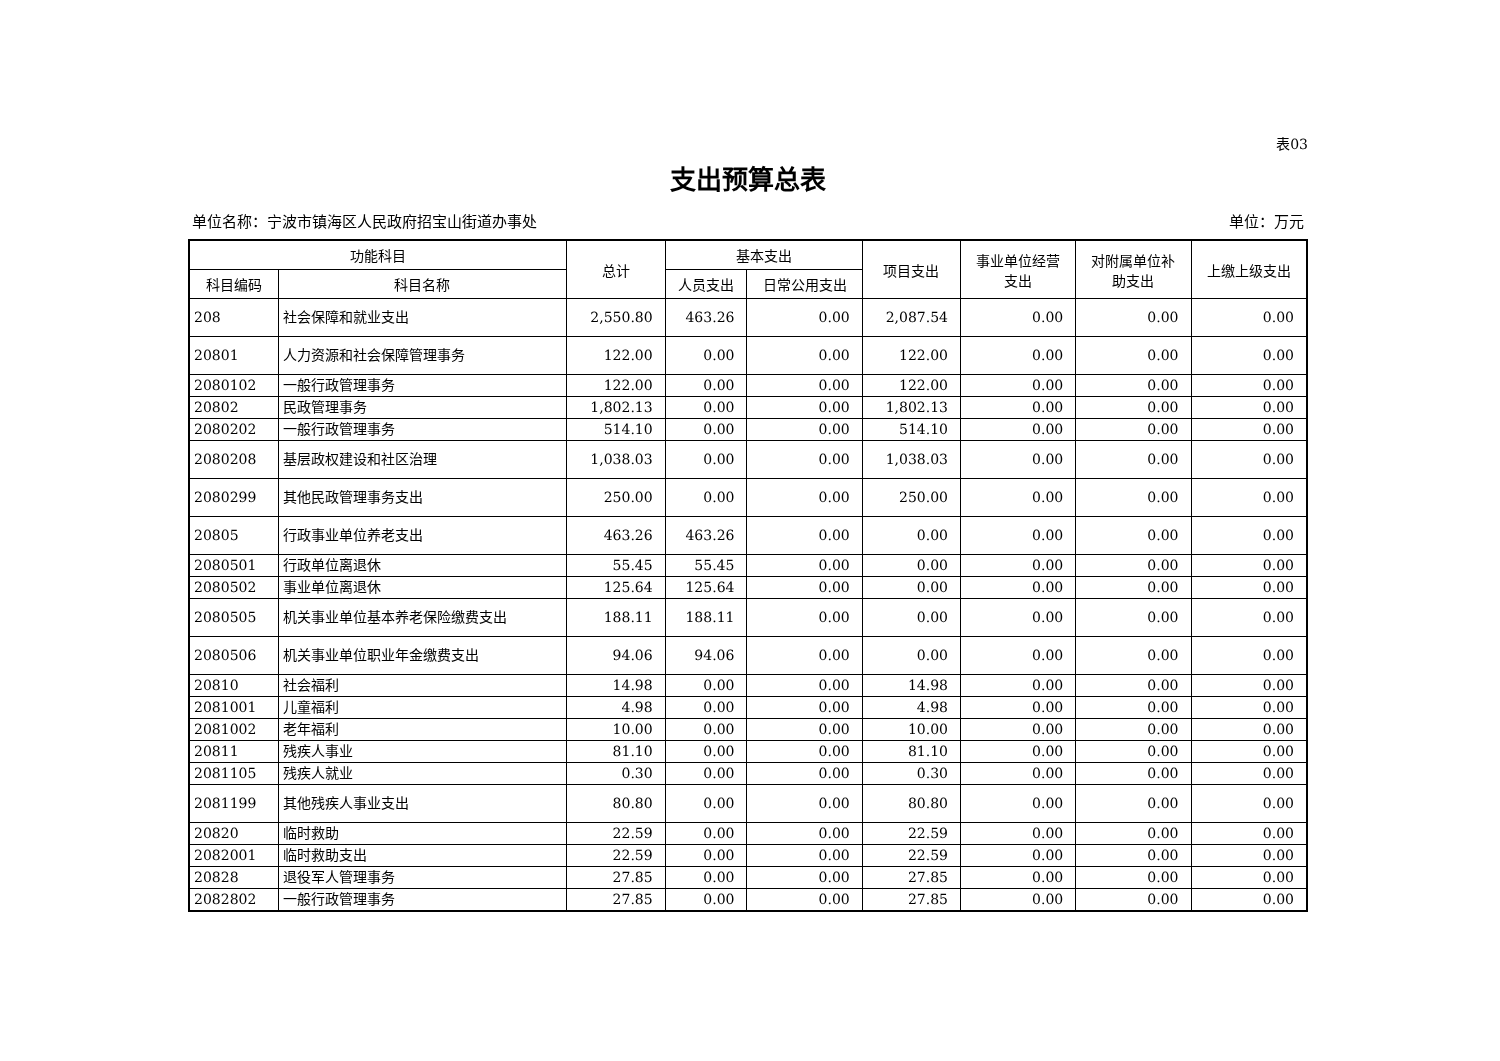表03
支出预算总表
单位名称：宁波市镇海区人民政府招宝山街道办事处 单位：万元
| 功能科目 | | 总计 | 基本支出 | | 项目支出 | 事业单位经营 支出 | 对附属单位补 助支出 | 上缴上级支出 |
| --- | --- | --- | --- | --- | --- | --- | --- | --- |
| 科目编码 | 科目名称 | | 人员支出 | 日常公用支出 | | | | |
| 208 | 社会保障和就业支出 | 2,550.80 | 463.26 | 0.00 | 2,087.54 | 0.00 | 0.00 | 0.00 |
| 20801 | 人力资源和社会保障管理事务 | 122.00 | 0.00 | 0.00 | 122.00 | 0.00 | 0.00 | 0.00 |
| 2080102 | 一般行政管理事务 | 122.00 | 0.00 | 0.00 | 122.00 | 0.00 | 0.00 | 0.00 |
| 20802 | 民政管理事务 | 1,802.13 | 0.00 | 0.00 | 1,802.13 | 0.00 | 0.00 | 0.00 |
| 2080202 | 一般行政管理事务 | 514.10 | 0.00 | 0.00 | 514.10 | 0.00 | 0.00 | 0.00 |
| 2080208 | 基层政权建设和社区治理 | 1,038.03 | 0.00 | 0.00 | 1,038.03 | 0.00 | 0.00 | 0.00 |
| 2080299 | 其他民政管理事务支出 | 250.00 | 0.00 | 0.00 | 250.00 | 0.00 | 0.00 | 0.00 |
| 20805 | 行政事业单位养老支出 | 463.26 | 463.26 | 0.00 | 0.00 | 0.00 | 0.00 | 0.00 |
| 2080501 | 行政单位离退休 | 55.45 | 55.45 | 0.00 | 0.00 | 0.00 | 0.00 | 0.00 |
| 2080502 | 事业单位离退休 | 125.64 | 125.64 | 0.00 | 0.00 | 0.00 | 0.00 | 0.00 |
| 2080505 | 机关事业单位基本养老保险缴费支出 | 188.11 | 188.11 | 0.00 | 0.00 | 0.00 | 0.00 | 0.00 |
| 2080506 | 机关事业单位职业年金缴费支出 | 94.06 | 94.06 | 0.00 | 0.00 | 0.00 | 0.00 | 0.00 |
| 20810 | 社会福利 | 14.98 | 0.00 | 0.00 | 14.98 | 0.00 | 0.00 | 0.00 |
| 2081001 | 儿童福利 | 4.98 | 0.00 | 0.00 | 4.98 | 0.00 | 0.00 | 0.00 |
| 2081002 | 老年福利 | 10.00 | 0.00 | 0.00 | 10.00 | 0.00 | 0.00 | 0.00 |
| 20811 | 残疾人事业 | 81.10 | 0.00 | 0.00 | 81.10 | 0.00 | 0.00 | 0.00 |
| 2081105 | 残疾人就业 | 0.30 | 0.00 | 0.00 | 0.30 | 0.00 | 0.00 | 0.00 |
| 2081199 | 其他残疾人事业支出 | 80.80 | 0.00 | 0.00 | 80.80 | 0.00 | 0.00 | 0.00 |
| 20820 | 临时救助 | 22.59 | 0.00 | 0.00 | 22.59 | 0.00 | 0.00 | 0.00 |
| 2082001 | 临时救助支出 | 22.59 | 0.00 | 0.00 | 22.59 | 0.00 | 0.00 | 0.00 |
| 20828 | 退役军人管理事务 | 27.85 | 0.00 | 0.00 | 27.85 | 0.00 | 0.00 | 0.00 |
| 2082802 | 一般行政管理事务 | 27.85 | 0.00 | 0.00 | 27.85 | 0.00 | 0.00 | 0.00 |